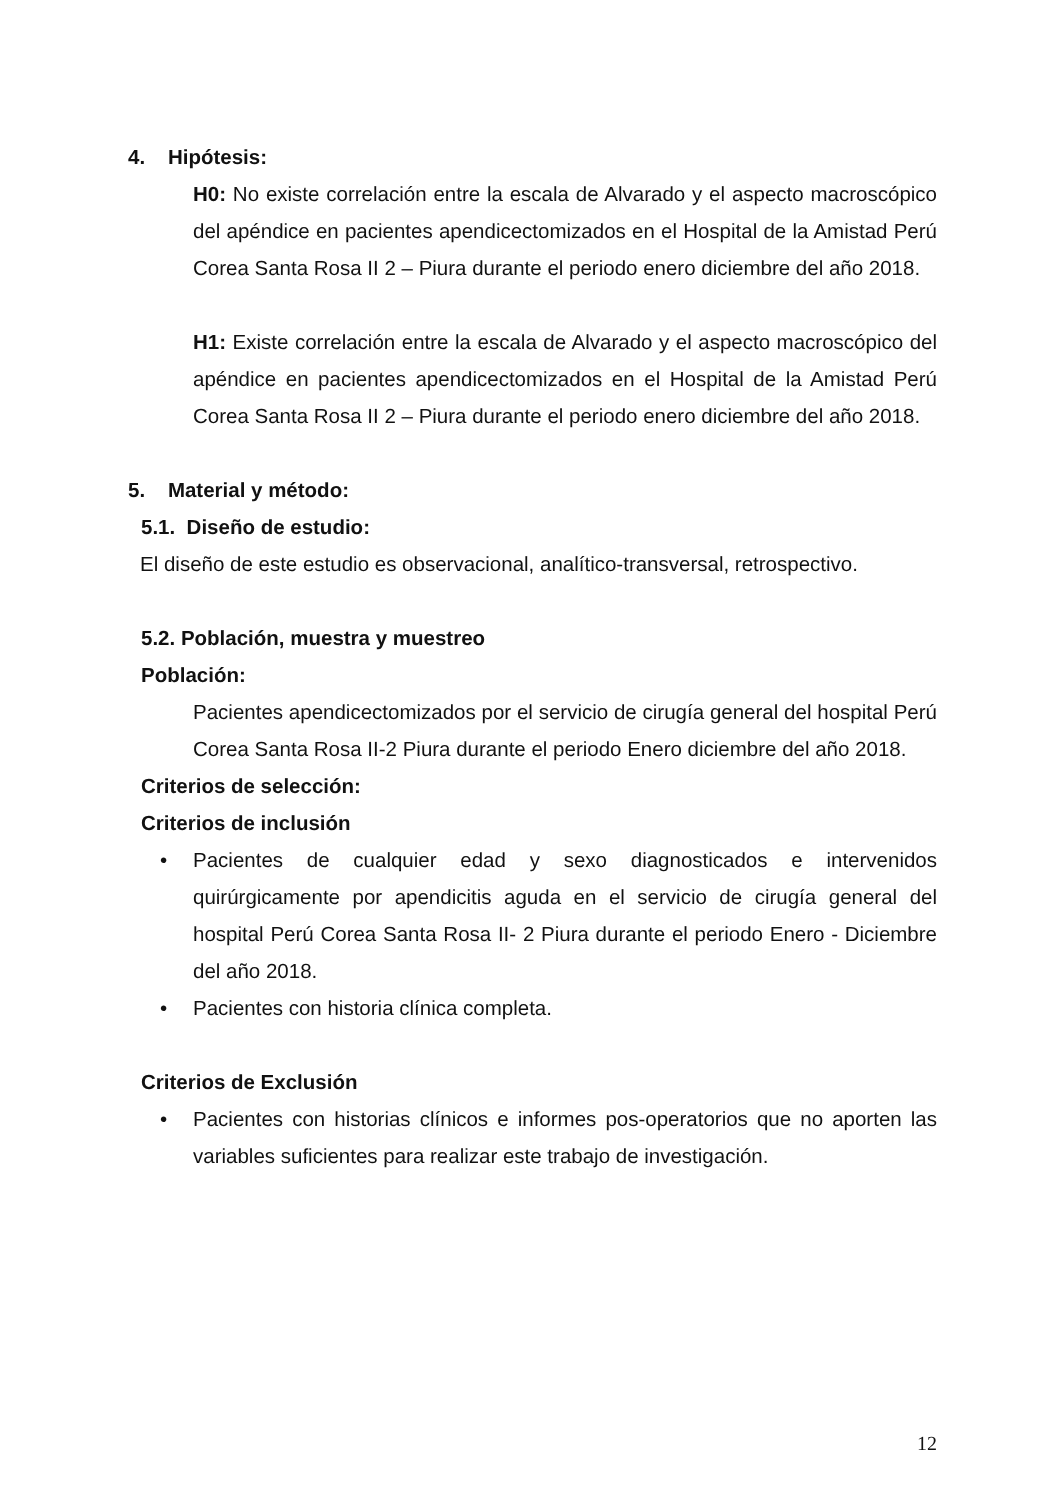4. Hipótesis:
H0: No existe correlación entre la escala de Alvarado y el aspecto macroscópico del apéndice en pacientes apendicectomizados en el Hospital de la Amistad Perú Corea Santa Rosa II 2 – Piura durante el periodo enero diciembre del año 2018.
H1: Existe correlación entre la escala de Alvarado y el aspecto macroscópico del apéndice en pacientes apendicectomizados en el Hospital de la Amistad Perú Corea Santa Rosa II 2 – Piura durante el periodo enero diciembre del año 2018.
5. Material y método:
5.1. Diseño de estudio:
El diseño de este estudio es observacional, analítico-transversal, retrospectivo.
5.2. Población, muestra y muestreo
Población:
Pacientes apendicectomizados por el servicio de cirugía general del hospital Perú Corea Santa Rosa II-2 Piura durante el periodo Enero diciembre del año 2018.
Criterios de selección:
Criterios de inclusión
• Pacientes de cualquier edad y sexo diagnosticados e intervenidos quirúrgicamente por apendicitis aguda en el servicio de cirugía general del hospital Perú Corea Santa Rosa II- 2 Piura durante el periodo Enero - Diciembre del año 2018.
• Pacientes con historia clínica completa.
Criterios de Exclusión
• Pacientes con historias clínicos e informes pos-operatorios que no aporten las variables suficientes para realizar este trabajo de investigación.
12